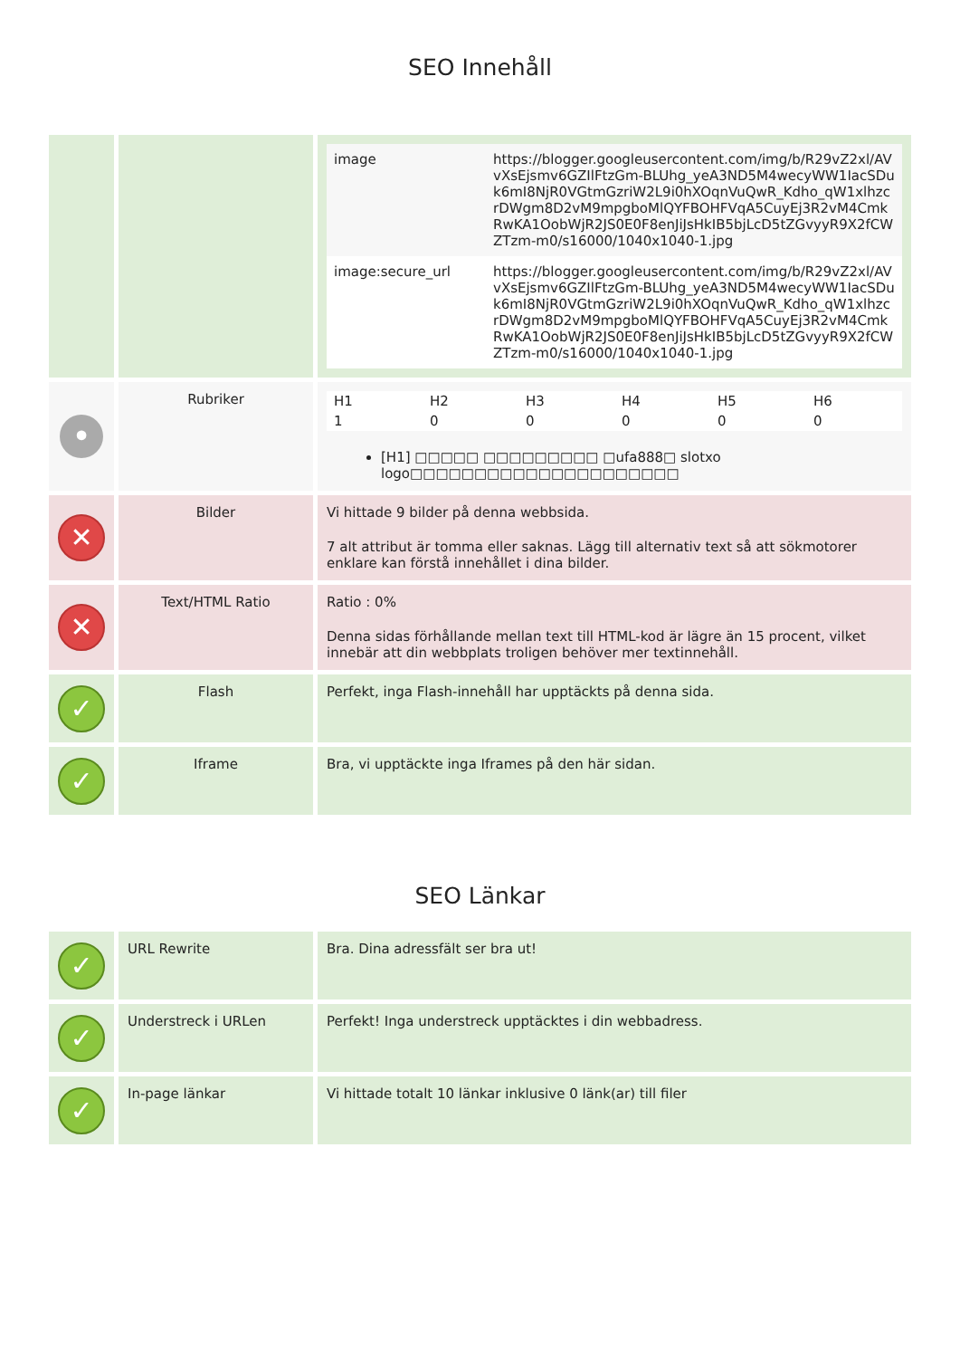SEO Innehåll
| | | / image / https://blogger.googleusercontent.com/img/b/R29vZ2xl/AVvXsEjsmv6GZIlFtzGm-BLUhg_yeA3ND5M4wecyWW1IacSDuk6mI8NjR0VGtmGzriW2L9i0hXOqnVuQwR_Kdho_qW1xlhzcrDWgm8D2vM9mpgboMlQYFBOHFVqA5CuyEj3R2vM4CmkRwKA1OobWjR2JS0E0F8enJiJsHkIB5bjLcD5tZGvyyR9X2fCWZTzm-m0/s16000/1040x1040-1.jpg / / image:secure_url / https://blogger.googleusercontent.com/img/b/R29vZ2xl/AVvXsEjsmv6GZIlFtzGm-BLUhg_yeA3ND5M4wecyWW1IacSDuk6mI8NjR0VGtmGzriW2L9i0hXOqnVuQwR_Kdho_qW1xlhzcrDWgm8D2vM9mpgboMlQYFBOHFVqA5CuyEj3R2vM4CmkRwKA1OobWjR2JS0E0F8enJiJsHkIB5bjLcD5tZGvyyR9X2fCWZTzm-m0/s16000/1040x1040-1.jpg / |
| • | Rubriker | / H1 / H2 / H3 / H4 / H5 / H6 / / 1 / 0 / 0 / 0 / 0 / 0 / [H1] □□□□□ □□□□□□□□□ □ufa888□ slotxo logo□□□□□□□□□□□□□□□□□□□□□ |
| ✕ | Bilder | Vi hittade 9 bilder på denna webbsida. 7 alt attribut är tomma eller saknas. Lägg till alternativ text så att sökmotorer enklare kan förstå innehållet i dina bilder. |
| ✕ | Text/HTML Ratio | Ratio : 0% Denna sidas förhållande mellan text till HTML-kod är lägre än 15 procent, vilket innebär att din webbplats troligen behöver mer textinnehåll. |
| ✓ | Flash | Perfekt, inga Flash-innehåll har upptäckts på denna sida. |
| ✓ | Iframe | Bra, vi upptäckte inga Iframes på den här sidan. |
SEO Länkar
| ✓ | URL Rewrite | Bra. Dina adressfält ser bra ut! |
| ✓ | Understreck i URLen | Perfekt! Inga understreck upptäcktes i din webbadress. |
| ✓ | In-page länkar | Vi hittade totalt 10 länkar inklusive 0 länk(ar) till filer |